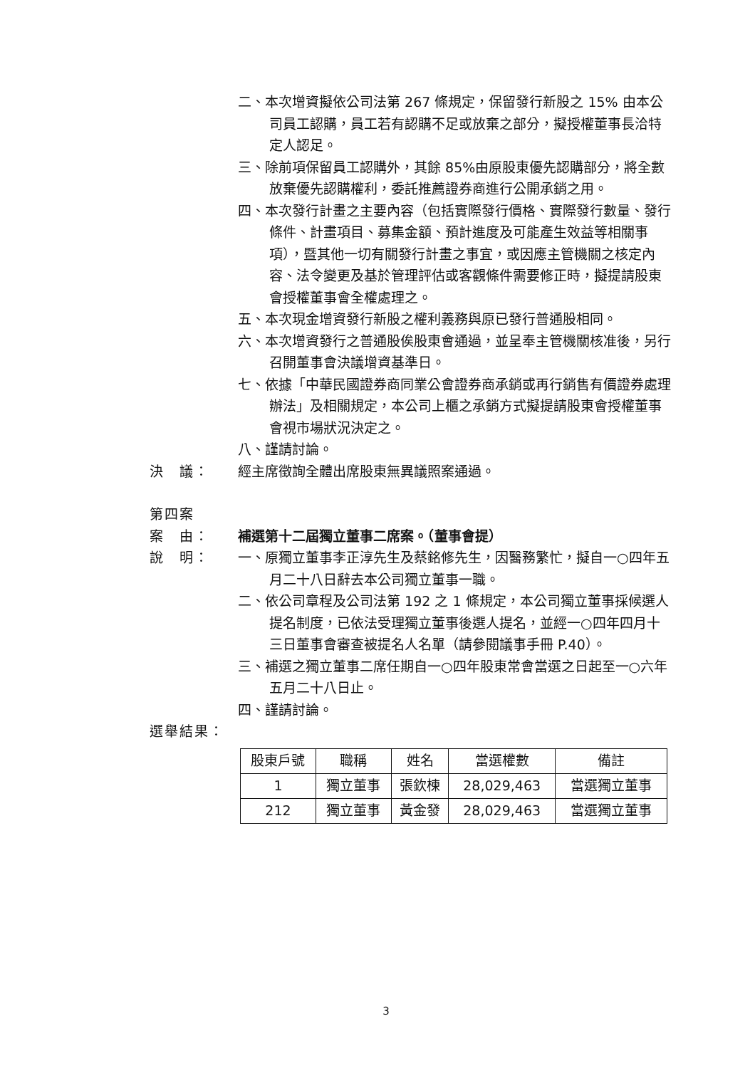二、本次增資擬依公司法第 267 條規定，保留發行新股之 15% 由本公司員工認購，員工若有認購不足或放棄之部分，擬授權董事長洽特定人認足。
三、除前項保留員工認購外，其餘 85%由原股東優先認購部分，將全數放棄優先認購權利，委託推薦證券商進行公開承銷之用。
四、本次發行計畫之主要內容（包括實際發行價格、實際發行數量、發行條件、計畫項目、募集金額、預計進度及可能產生效益等相關事項），暨其他一切有關發行計畫之事宜，或因應主管機關之核定內容、法令變更及基於管理評估或客觀條件需要修正時，擬提請股東會授權董事會全權處理之。
五、本次現金增資發行新股之權利義務與原已發行普通股相同。
六、本次增資發行之普通股俟股東會通過，並呈奉主管機關核准後，另行召開董事會決議增資基準日。
七、依據「中華民國證券商同業公會證券商承銷或再行銷售有價證券處理辦法」及相關規定，本公司上櫃之承銷方式擬提請股東會授權董事會視市場狀況決定之。
八、謹請討論。
決　議： 經主席徵詢全體出席股東無異議照案通過。
第四案
案　由： 補選第十二屆獨立董事二席案。（董事會提）
說　明： 一、原獨立董事李正淳先生及蔡銘修先生，因醫務繁忙，擬自一○四年五月二十八日辭去本公司獨立董事一職。
二、依公司章程及公司法第 192 之 1 條規定，本公司獨立董事採候選人提名制度，已依法受理獨立董事後選人提名，並經一○四年四月十三日董事會審查被提名人名單（請參閱議事手冊 P.40）。
三、補選之獨立董事二席任期自一○四年股東常會當選之日起至一○六年五月二十八日止。
四、謹請討論。
選舉結果：
| 股東戶號 | 職稱 | 姓名 | 當選權數 | 備註 |
| --- | --- | --- | --- | --- |
| 1 | 獨立董事 | 張欽楝 | 28,029,463 | 當選獨立董事 |
| 212 | 獨立董事 | 黃金發 | 28,029,463 | 當選獨立董事 |
3